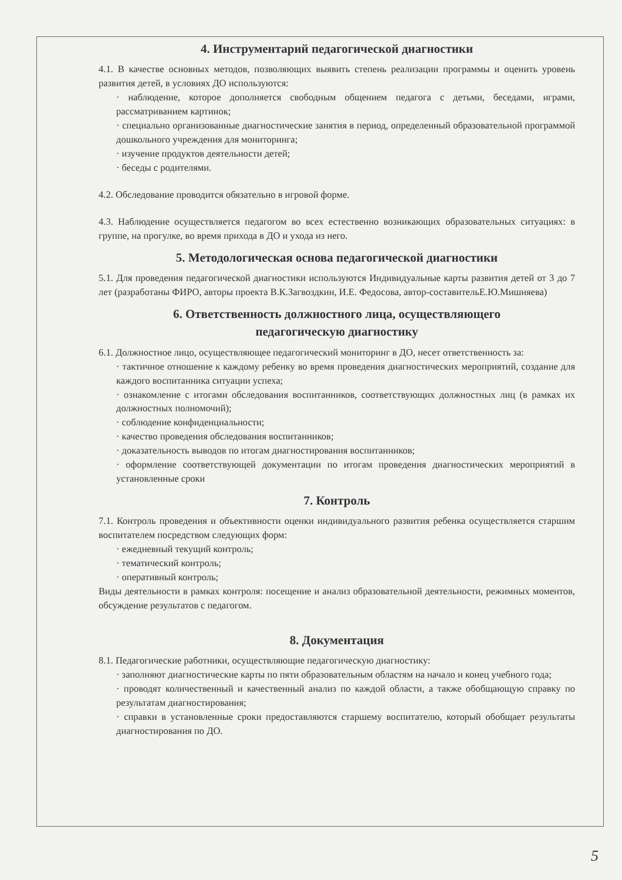4. Инструментарий педагогической диагностики
4.1. В качестве основных методов, позволяющих выявить степень реализации программы и оценить уровень развития детей, в условиях ДО используются:
· наблюдение, которое дополняется свободным общением педагога с детьми, беседами, играми, рассматриванием картинок;
· специально организованные диагностические занятия в период, определенный образовательной программой дошкольного учреждения для мониторинга;
· изучение продуктов деятельности детей;
· беседы с родителями.
4.2. Обследование проводится обязательно в игровой форме.
4.3. Наблюдение осуществляется педагогом во всех естественно возникающих образовательных ситуациях: в группе, на прогулке, во время прихода в ДО и ухода из него.
5. Методологическая основа педагогической диагностики
5.1. Для проведения педагогической диагностики используются Индивидуальные карты развития детей от 3 до 7 лет (разработаны ФИРО, авторы проекта В.К.Загвоздкин, И.Е. Федосова, автор-составительЕ.Ю.Мишняева)
6. Ответственность должностного лица, осуществляющего
педагогическую диагностику
6.1. Должностное лицо, осуществляющее педагогический мониторинг в ДО, несет ответственность за:
· тактичное отношение к каждому ребенку во время проведения диагностических мероприятий, создание для каждого воспитанника ситуации успеха;
· ознакомление с итогами обследования воспитанников, соответствующих должностных лиц (в рамках их должностных полномочий);
· соблюдение конфиденциальности;
· качество проведения обследования воспитанников;
· доказательность выводов по итогам диагностирования воспитанников;
· оформление соответствующей документации по итогам проведения диагностических мероприятий в установленные сроки
7. Контроль
7.1. Контроль проведения и объективности оценки индивидуального развития ребенка осуществляется старшим воспитателем посредством следующих форм:
· ежедневный текущий контроль;
· тематический контроль;
· оперативный контроль;
Виды деятельности в рамках контроля: посещение и анализ образовательной деятельности, режимных моментов, обсуждение результатов с педагогом.
8. Документация
8.1. Педагогические работники, осуществляющие педагогическую диагностику:
· заполняют диагностические карты по пяти образовательным областям на начало и конец учебного года;
· проводят количественный и качественный анализ по каждой области, а также обобщающую справку по результатам диагностирования;
· справки в установленные сроки предоставляются старшему воспитателю, который обобщает результаты диагностирования по ДО.
5